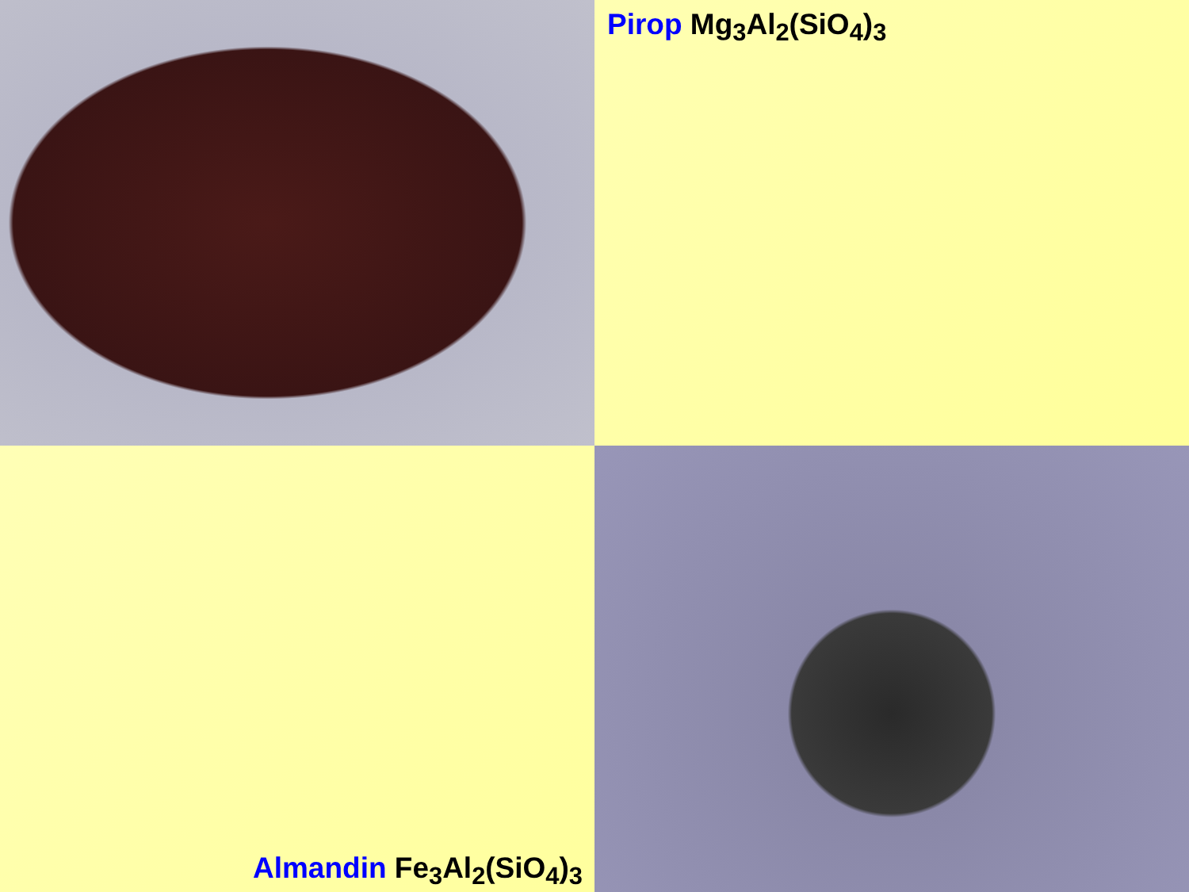Pirop Mg<sub>3</sub>Al<sub>2</sub>(SiO<sub>4</sub>)<sub>3</sub>
Almandin Fe<sub>3</sub>Al<sub>2</sub>(SiO<sub>4</sub>)<sub>3</sub>